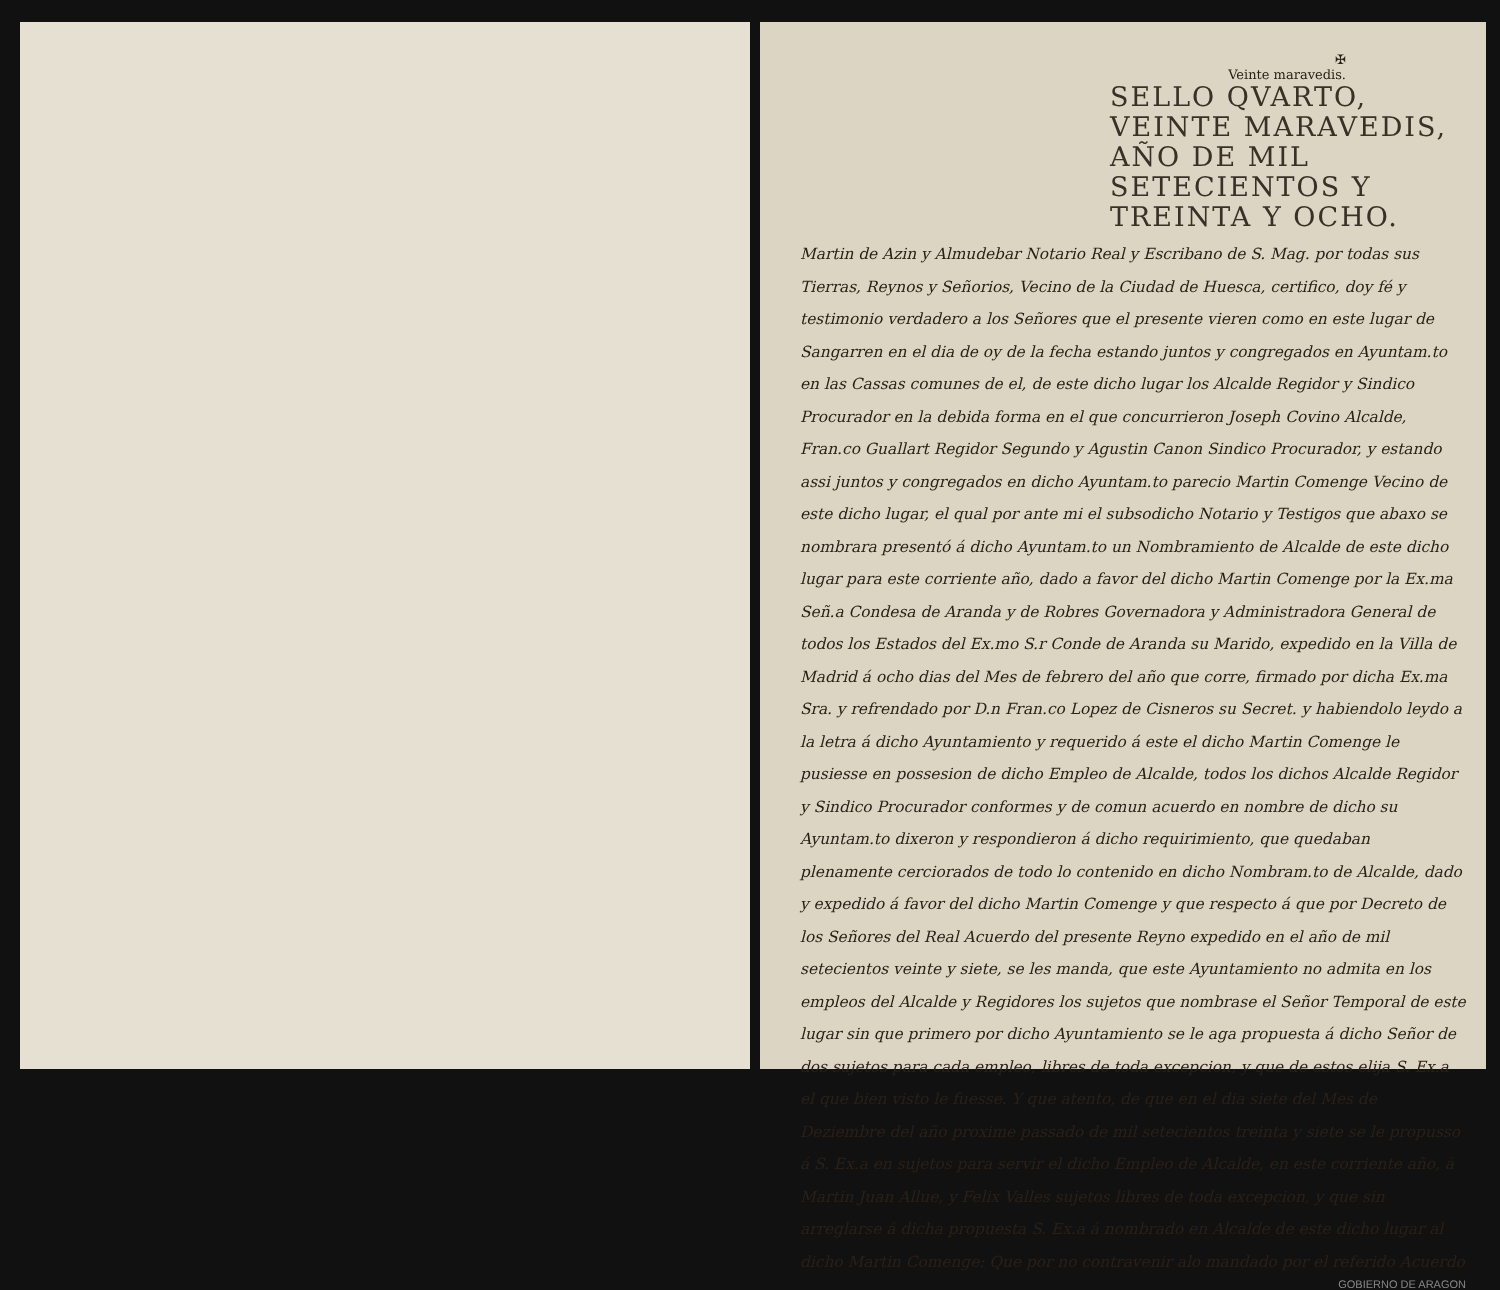✠
Veinte maravedis.
SELLO QVARTO, VEINTE MARAVEDIS, AÑO DE MIL SETECIENTOS Y TREINTA Y OCHO.
Martin de Azin y Almudebar Notario Real y Escribano de S. Mag. por todas sus Tierras, Reynos y Señorios, Vecino de la Ciudad de Huesca, certifico, doy fé y testimonio verdadero a los Señores que el presente vieren como en este lugar de Sangarren en el dia de oy de la fecha estando juntos y congregados en Ayuntam.to en las Cassas comunes de el, de este dicho lugar los Alcalde Regidor y Sindico Procurador en la debida forma en el que concurrieron Joseph Covino Alcalde, Fran.co Guallart Regidor Segundo y Agustin Canon Sindico Procurador, y estando assi juntos y congregados en dicho Ayuntam.to parecio Martin Comenge Vecino de este dicho lugar, el qual por ante mi el subsodicho Notario y Testigos que abaxo se nombrara presentó á dicho Ayuntam.to un Nombramiento de Alcalde de este dicho lugar para este corriente año, dado a favor del dicho Martin Comenge por la Ex.ma Señ.a Condesa de Aranda y de Robres Governadora y Administradora General de todos los Estados del Ex.mo S.r Conde de Aranda su Marido, expedido en la Villa de Madrid á ocho dias del Mes de febrero del año que corre, firmado por dicha Ex.ma Sra. y refrendado por D.n Fran.co Lopez de Cisneros su Secret. y habiendolo leydo a la letra á dicho Ayuntamiento y requerido á este el dicho Martin Comenge le pusiesse en possesion de dicho Empleo de Alcalde, todos los dichos Alcalde Regidor y Sindico Procurador conformes y de comun acuerdo en nombre de dicho su Ayuntam.to dixeron y respondieron á dicho requirimiento, que quedaban plenamente cerciorados de todo lo contenido en dicho Nombram.to de Alcalde, dado y expedido á favor del dicho Martin Comenge y que respecto á que por Decreto de los Señores del Real Acuerdo del presente Reyno expedido en el año de mil setecientos veinte y siete, se les manda, que este Ayuntamiento no admita en los empleos del Alcalde y Regidores los sujetos que nombrase el Señor Temporal de este lugar sin que primero por dicho Ayuntamiento se le aga propuesta á dicho Señor de dos sujetos para cada empleo, libres de toda excepcion, y que de estos elija S. Ex.a el que bien visto le fuesse. Y que atento, de que en el dia siete del Mes de Deziembre del año proxime passado de mil setecientos treinta y siete se le propusso á S. Ex.a en sujetos para servir el dicho Empleo de Alcalde, en este corriente año, á Martin Juan Allue, y Felix Valles sujetos libres de toda excepcion, y que sin arreglarse á dicha propuesta S. Ex.a á nombrado en Alcalde de este dicho lugar al dicho Martin Comenge: Que por no contravenir alo mandado por el referido Acuerdo
GOBIERNO DE ARAGON